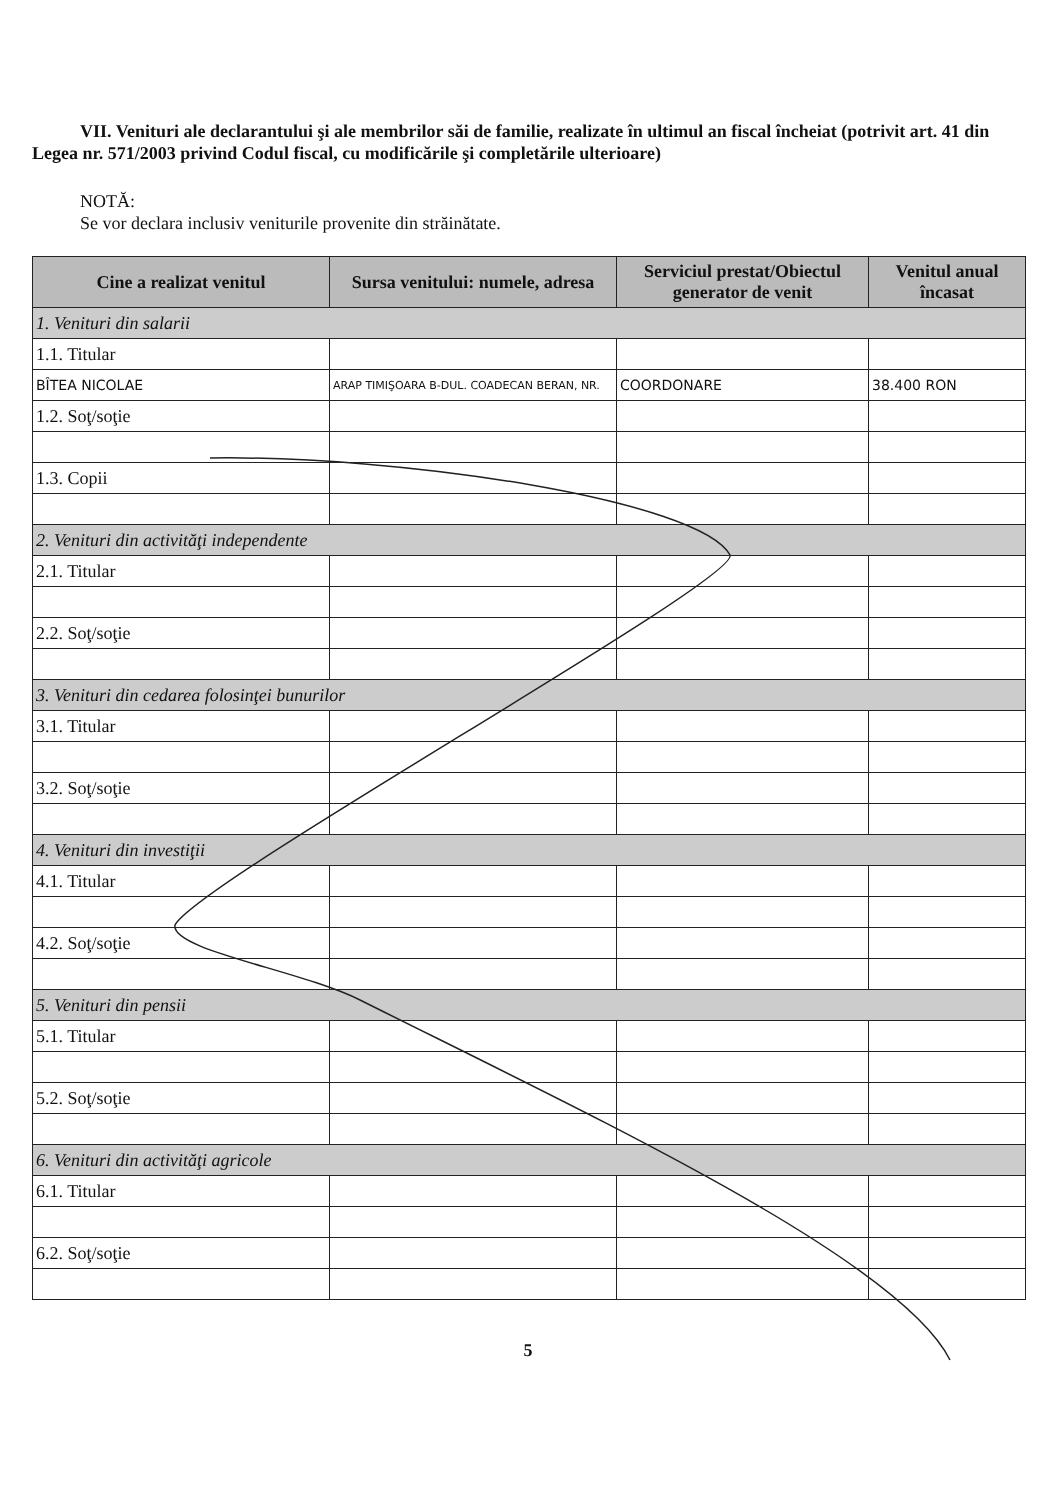VII. Venituri ale declarantului şi ale membrilor săi de familie, realizate în ultimul an fiscal încheiat (potrivit art. 41 din Legea nr. 571/2003 privind Codul fiscal, cu modificările şi completările ulterioare)
NOTĂ:
Se vor declara inclusiv veniturile provenite din străinătate.
| Cine a realizat venitul | Sursa venitului: numele, adresa | Serviciul prestat/Obiectul generator de venit | Venitul anual încasat |
| --- | --- | --- | --- |
| 1. Venituri din salarii | | | |
| 1.1. Titular | | | |
| BÎTEA NICOLAE | ARAP TIMIŞOARA B-DUL. COADECAN BERAN, NR. | COORDONARE | 38.400 RON |
| 1.2. Soţ/soţie | | | |
| 1.3. Copii | | | |
| 2. Venituri din activităţi independente | | | |
| 2.1. Titular | | | |
| 2.2. Soţ/soţie | | | |
| 3. Venituri din cedarea folosinţei bunurilor | | | |
| 3.1. Titular | | | |
| 3.2. Soţ/soţie | | | |
| 4. Venituri din investiţii | | | |
| 4.1. Titular | | | |
| 4.2. Soţ/soţie | | | |
| 5. Venituri din pensii | | | |
| 5.1. Titular | | | |
| 5.2. Soţ/soţie | | | |
| 6. Venituri din activităţi agricole | | | |
| 6.1. Titular | | | |
| 6.2. Soţ/soţie | | | |
5